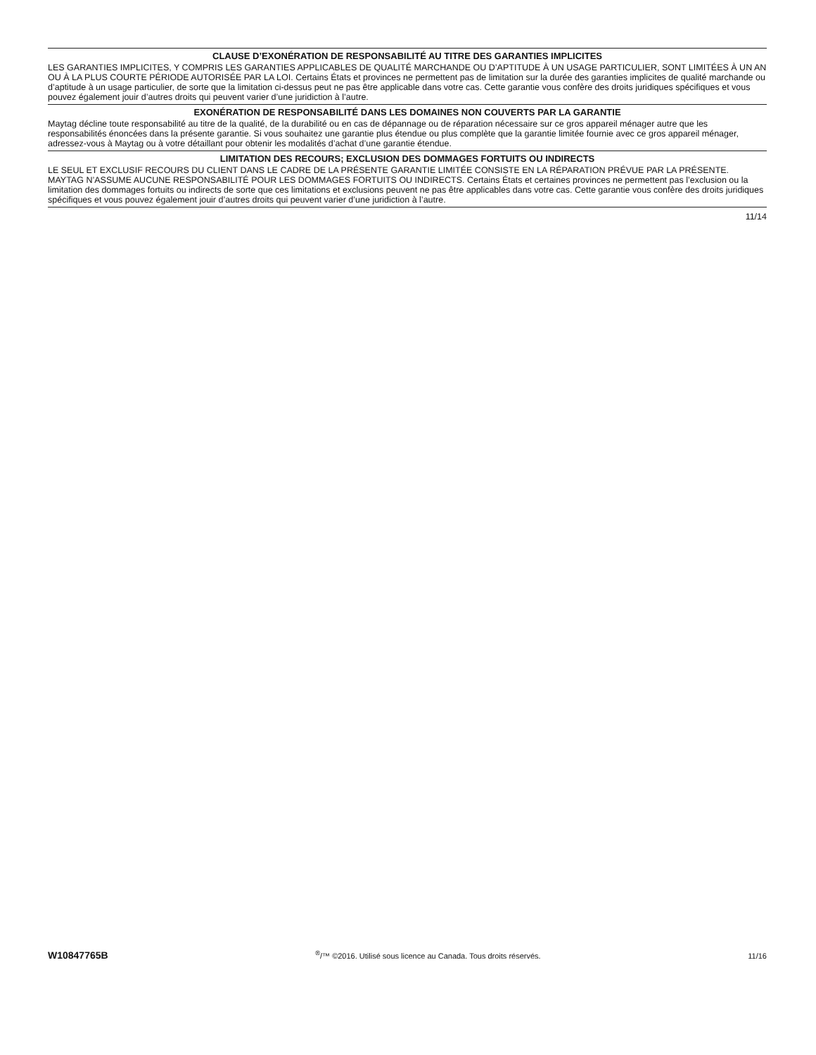CLAUSE D’EXONÉRATION DE RESPONSABILITÉ AU TITRE DES GARANTIES IMPLICITES
LES GARANTIES IMPLICITES, Y COMPRIS LES GARANTIES APPLICABLES DE QUALITÉ MARCHANDE OU D’APTITUDE À UN USAGE PARTICULIER, SONT LIMITÉES À UN AN OU À LA PLUS COURTE PÉRIODE AUTORISÉE PAR LA LOI. Certains États et provinces ne permettent pas de limitation sur la durée des garanties implicites de qualité marchande ou d’aptitude à un usage particulier, de sorte que la limitation ci-dessus peut ne pas être applicable dans votre cas. Cette garantie vous confère des droits juridiques spécifiques et vous pouvez également jouir d’autres droits qui peuvent varier d’une juridiction à l’autre.
EXONÉRATION DE RESPONSABILITÉ DANS LES DOMAINES NON COUVERTS PAR LA GARANTIE
Maytag décline toute responsabilité au titre de la qualité, de la durabilité ou en cas de dépannage ou de réparation nécessaire sur ce gros appareil ménager autre que les responsabilités énoncées dans la présente garantie. Si vous souhaitez une garantie plus étendue ou plus complète que la garantie limitée fournie avec ce gros appareil ménager, adressez-vous à Maytag ou à votre détaillant pour obtenir les modalités d’achat d’une garantie étendue.
LIMITATION DES RECOURS; EXCLUSION DES DOMMAGES FORTUITS OU INDIRECTS
LE SEUL ET EXCLUSIF RECOURS DU CLIENT DANS LE CADRE DE LA PRÉSENTE GARANTIE LIMITÉE CONSISTE EN LA RÉPARATION PRÉVUE PAR LA PRÉSENTE. MAYTAG N’ASSUME AUCUNE RESPONSABILITÉ POUR LES DOMMAGES FORTUITS OU INDIRECTS. Certains États et certaines provinces ne permettent pas l’exclusion ou la limitation des dommages fortuits ou indirects de sorte que ces limitations et exclusions peuvent ne pas être applicables dans votre cas. Cette garantie vous confère des droits juridiques spécifiques et vous pouvez également jouir d’autres droits qui peuvent varier d’une juridiction à l’autre.
11/14
W10847765B<sup>®</sup>/™ ©2016. Utilisé sous licence au Canada. Tous droits réservés. 11/16